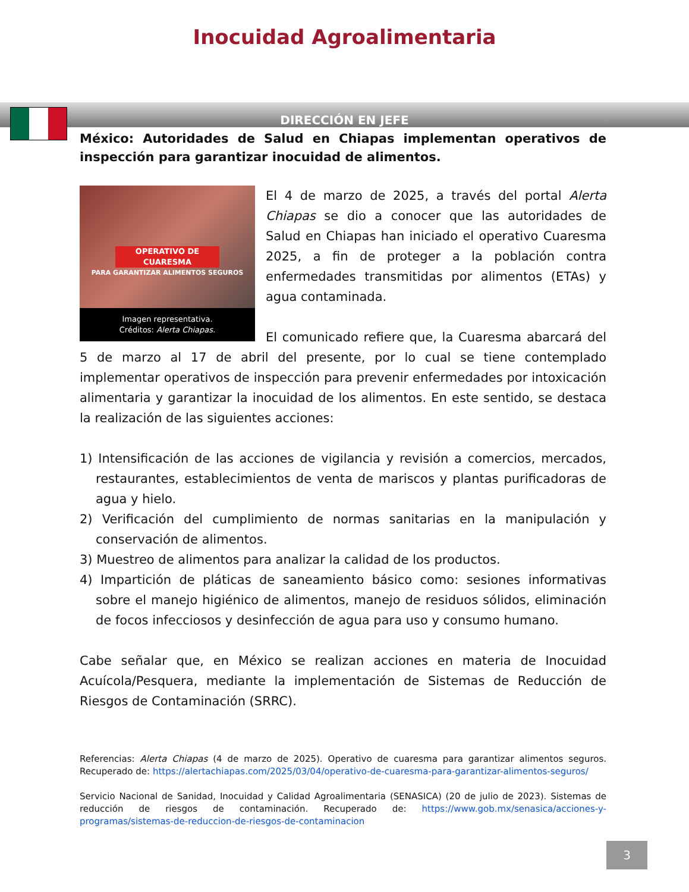Inocuidad Agroalimentaria
DIRECCIÓN EN JEFE
México: Autoridades de Salud en Chiapas implementan operativos de inspección para garantizar inocuidad de alimentos.
OPERATIVO DE CUARESMA
PARA GARANTIZAR ALIMENTOS SEGUROS
Imagen representativa.
Créditos: Alerta Chiapas.
El 4 de marzo de 2025, a través del portal Alerta Chiapas se dio a conocer que las autoridades de Salud en Chiapas han iniciado el operativo Cuaresma 2025, a fin de proteger a la población contra enfermedades transmitidas por alimentos (ETAs) y agua contaminada.
El comunicado refiere que, la Cuaresma abarcará del 5 de marzo al 17 de abril del presente, por lo cual se tiene contemplado implementar operativos de inspección para prevenir enfermedades por intoxicación alimentaria y garantizar la inocuidad de los alimentos. En este sentido, se destaca la realización de las siguientes acciones:
1) Intensificación de las acciones de vigilancia y revisión a comercios, mercados, restaurantes, establecimientos de venta de mariscos y plantas purificadoras de agua y hielo.
2) Verificación del cumplimiento de normas sanitarias en la manipulación y conservación de alimentos.
3) Muestreo de alimentos para analizar la calidad de los productos.
4) Impartición de pláticas de saneamiento básico como: sesiones informativas sobre el manejo higiénico de alimentos, manejo de residuos sólidos, eliminación de focos infecciosos y desinfección de agua para uso y consumo humano.
Cabe señalar que, en México se realizan acciones en materia de Inocuidad Acuícola/Pesquera, mediante la implementación de Sistemas de Reducción de Riesgos de Contaminación (SRRC).
Referencias: Alerta Chiapas (4 de marzo de 2025). Operativo de cuaresma para garantizar alimentos seguros. Recuperado de: https://alertachiapas.com/2025/03/04/operativo-de-cuaresma-para-garantizar-alimentos-seguros/
Servicio Nacional de Sanidad, Inocuidad y Calidad Agroalimentaria (SENASICA) (20 de julio de 2023). Sistemas de reducción de riesgos de contaminación. Recuperado de: https://www.gob.mx/senasica/acciones-y-programas/sistemas-de-reduccion-de-riesgos-de-contaminacion
3